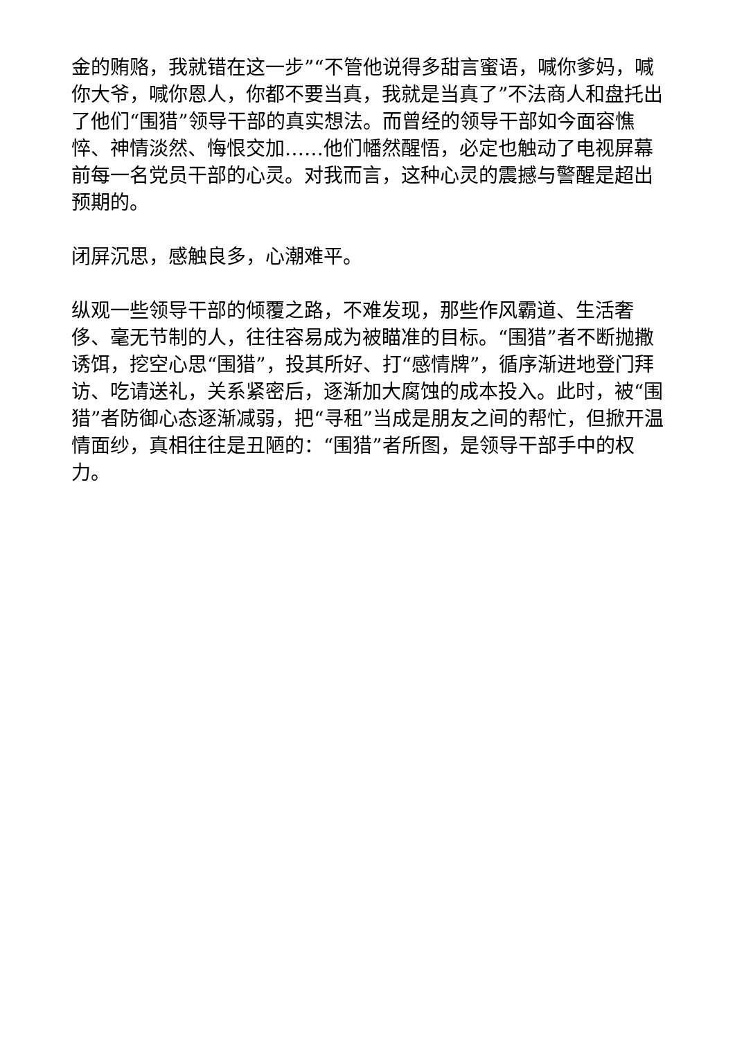金的贿赂，我就错在这一步”“不管他说得多甜言蜜语，喊你爹妈，喊你大爷，喊你恩人，你都不要当真，我就是当真了”不法商人和盘托出了他们“围猎”领导干部的真实想法。而曾经的领导干部如今面容憔悴、神情淡然、悔恨交加……他们幡然醒悟，必定也触动了电视屏幕前每一名党员干部的心灵。对我而言，这种心灵的震撼与警醒是超出预期的。
闭屏沉思，感触良多，心潮难平。
纵观一些领导干部的倾覆之路，不难发现，那些作风霸道、生活奢侈、毫无节制的人，往往容易成为被瞄准的目标。“围猎”者不断抛撒诱饵，挖空心思“围猎”，投其所好、打“感情牌”，循序渐进地登门拜访、吃请送礼，关系紧密后，逐渐加大腐蚀的成本投入。此时，被“围猎”者防御心态逐渐减弱，把“寻租”当成是朋友之间的帮忙，但掀开温情面纱，真相往往是丑陋的：“围猎”者所图，是领导干部手中的权力。